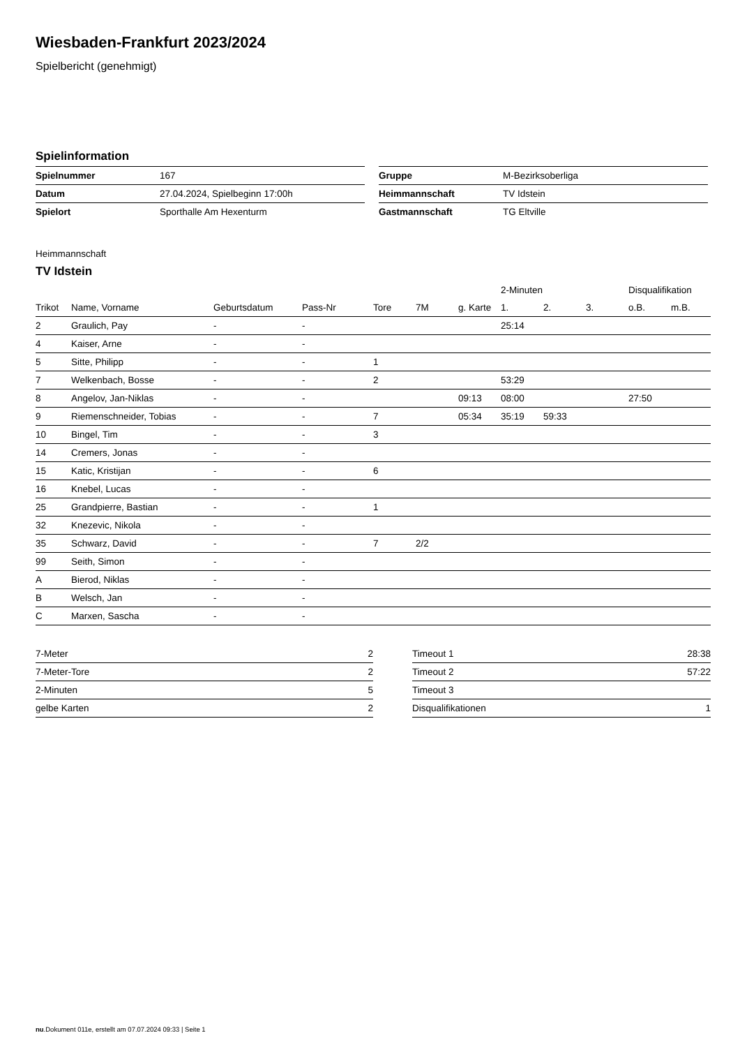Wiesbaden-Frankfurt 2023/2024
Spielbericht (genehmigt)
Spielinformation
| Spielnummer | 167 |
| Datum | 27.04.2024, Spielbeginn 17:00h |
| Spielort | Sporthalle Am Hexenturm |
| Gruppe | M-Bezirksoberliga |
| Heimmannschaft | TV Idstein |
| Gastmannschaft | TG Eltville |
Heimmannschaft
TV Idstein
| | | | | | | | 2-Minuten | | | Disqualifikation | |
| --- | --- | --- | --- | --- | --- | --- | --- | --- | --- | --- | --- |
| Trikot | Name, Vorname | Geburtsdatum | Pass-Nr | Tore | 7M | g. Karte | 1. | 2. | 3. | o.B. | m.B. |
| 2 | Graulich, Pay | - | - | | | | 25:14 | | | | |
| 4 | Kaiser, Arne | - | - | | | | | | | | |
| 5 | Sitte, Philipp | - | - | 1 | | | | | | | |
| 7 | Welkenbach, Bosse | - | - | 2 | | | 53:29 | | | | |
| 8 | Angelov, Jan-Niklas | - | - | | | 09:13 | 08:00 | | | 27:50 | |
| 9 | Riemenschneider, Tobias | - | - | 7 | | 05:34 | 35:19 | 59:33 | | | |
| 10 | Bingel, Tim | - | - | 3 | | | | | | | |
| 14 | Cremers, Jonas | - | - | | | | | | | | |
| 15 | Katic, Kristijan | - | - | 6 | | | | | | | |
| 16 | Knebel, Lucas | - | - | | | | | | | | |
| 25 | Grandpierre, Bastian | - | - | 1 | | | | | | | |
| 32 | Knezevic, Nikola | - | - | | | | | | | | |
| 35 | Schwarz, David | - | - | 7 | 2/2 | | | | | | |
| 99 | Seith, Simon | - | - | | | | | | | | |
| A | Bierod, Niklas | - | - | | | | | | | | |
| B | Welsch, Jan | - | - | | | | | | | | |
| C | Marxen, Sascha | - | - | | | | | | | | |
| 7-Meter | 2 |
| 7-Meter-Tore | 2 |
| 2-Minuten | 5 |
| gelbe Karten | 2 |
| Timeout 1 | 28:38 |
| Timeout 2 | 57:22 |
| Timeout 3 | |
| Disqualifikationen | 1 |
nu.Dokument 011e, erstellt am 07.07.2024 09:33 | Seite 1